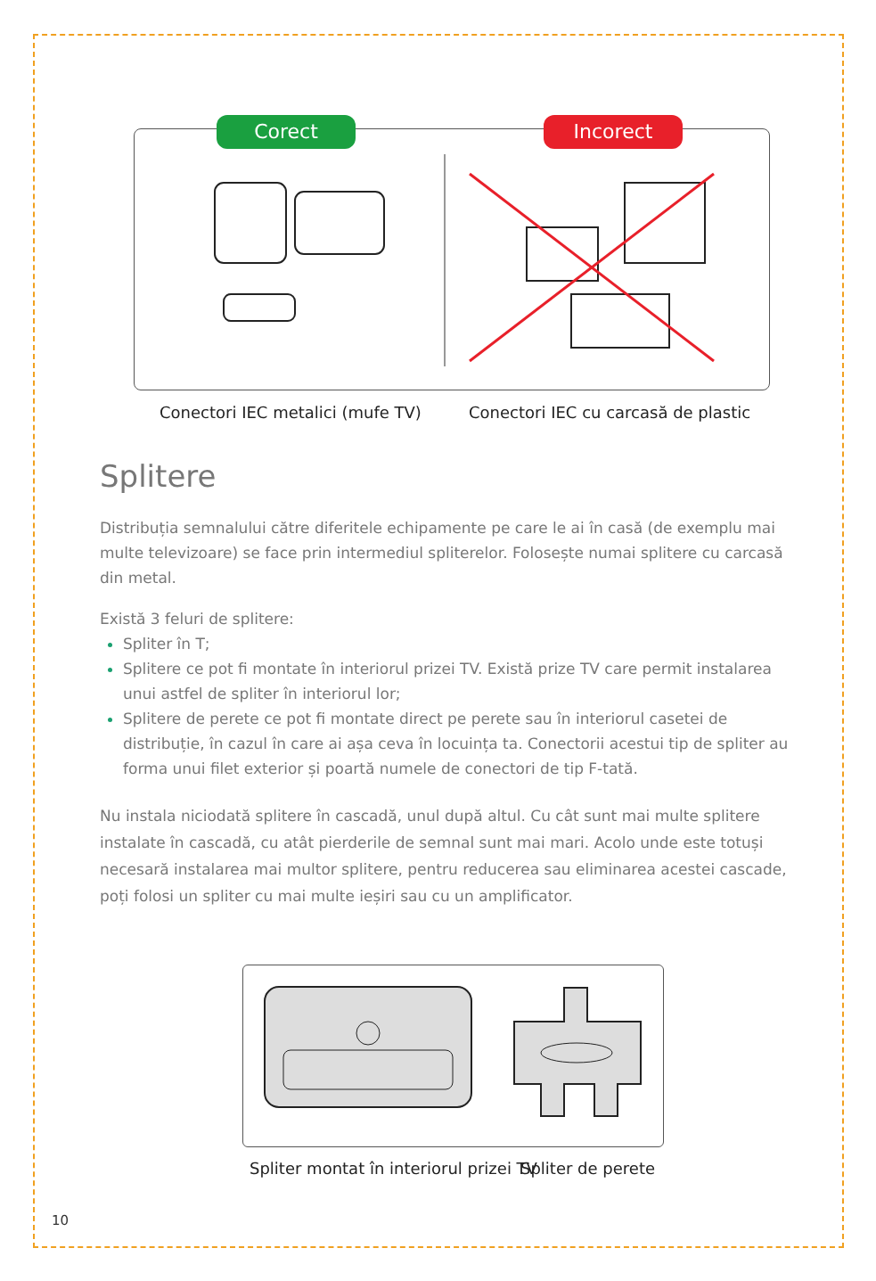Corect Incorect
Conectori IEC metalici (mufe TV)
Conectori IEC cu carcasă de plastic
Splitere
Distribuția semnalului către diferitele echipamente pe care le ai în casă (de exemplu mai multe televizoare) se face prin intermediul spliterelor. Folosește numai splitere cu carcasă din metal.
Există 3 feluri de splitere:
Spliter în T;
Splitere ce pot fi montate în interiorul prizei TV. Există prize TV care permit instalarea unui astfel de spliter în interiorul lor;
Splitere de perete ce pot fi montate direct pe perete sau în interiorul casetei de distribuție, în cazul în care ai așa ceva în locuința ta. Conectorii acestui tip de spliter au forma unui filet exterior și poartă numele de conectori de tip F-tată.
Nu instala niciodată splitere în cascadă, unul după altul. Cu cât sunt mai multe splitere instalate în cascadă, cu atât pierderile de semnal sunt mai mari. Acolo unde este totuși necesară instalarea mai multor splitere, pentru reducerea sau eliminarea acestei cascade, poți folosi un spliter cu mai multe ieșiri sau cu un amplificator.
Spliter montat în interiorul prizei TV
Spliter de perete
10